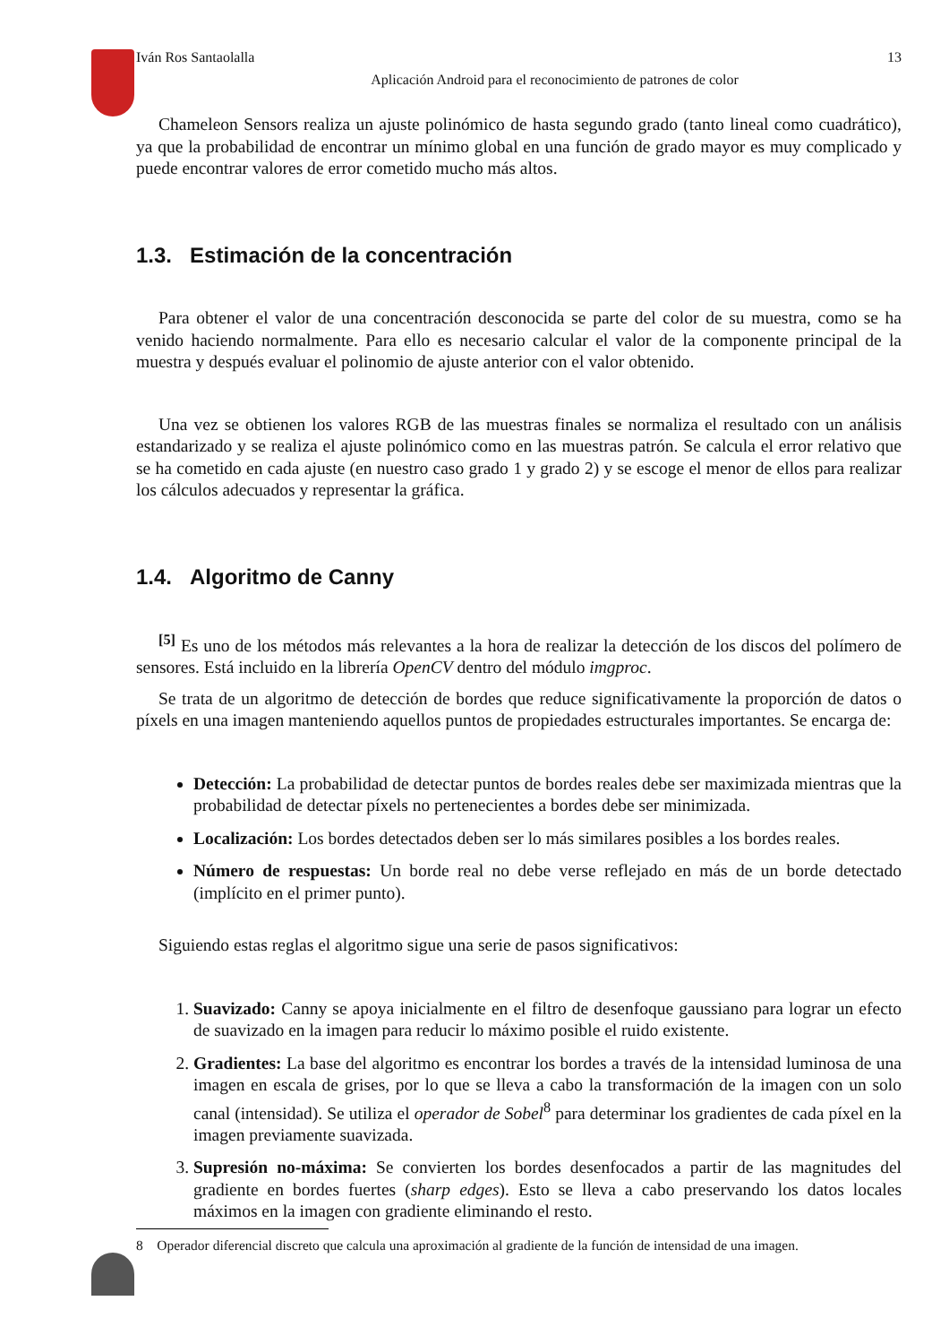Iván Ros Santaolalla 13
Aplicación Android para el reconocimiento de patrones de color
Chameleon Sensors realiza un ajuste polinómico de hasta segundo grado (tanto lineal como cuadrático), ya que la probabilidad de encontrar un mínimo global en una función de grado mayor es muy complicado y puede encontrar valores de error cometido mucho más altos.
1.3. Estimación de la concentración
Para obtener el valor de una concentración desconocida se parte del color de su muestra, como se ha venido haciendo normalmente. Para ello es necesario calcular el valor de la componente principal de la muestra y después evaluar el polinomio de ajuste anterior con el valor obtenido.
Una vez se obtienen los valores RGB de las muestras finales se normaliza el resultado con un análisis estandarizado y se realiza el ajuste polinómico como en las muestras patrón. Se calcula el error relativo que se ha cometido en cada ajuste (en nuestro caso grado 1 y grado 2) y se escoge el menor de ellos para realizar los cálculos adecuados y representar la gráfica.
1.4. Algoritmo de Canny
<sup>[5]</sup> Es uno de los métodos más relevantes a la hora de realizar la detección de los discos del polímero de sensores. Está incluido en la librería OpenCV dentro del módulo imgproc.
Se trata de un algoritmo de detección de bordes que reduce significativamente la proporción de datos o píxels en una imagen manteniendo aquellos puntos de propiedades estructurales importantes. Se encarga de:
Detección: La probabilidad de detectar puntos de bordes reales debe ser maximizada mientras que la probabilidad de detectar píxels no pertenecientes a bordes debe ser minimizada.
Localización: Los bordes detectados deben ser lo más similares posibles a los bordes reales.
Número de respuestas: Un borde real no debe verse reflejado en más de un borde detectado (implícito en el primer punto).
Siguiendo estas reglas el algoritmo sigue una serie de pasos significativos:
1. Suavizado: Canny se apoya inicialmente en el filtro de desenfoque gaussiano para lograr un efecto de suavizado en la imagen para reducir lo máximo posible el ruido existente.
2. Gradientes: La base del algoritmo es encontrar los bordes a través de la intensidad luminosa de una imagen en escala de grises, por lo que se lleva a cabo la transformación de la imagen con un solo canal (intensidad). Se utiliza el operador de Sobel<sup>8</sup> para determinar los gradientes de cada píxel en la imagen previamente suavizada.
3. Supresión no-máxima: Se convierten los bordes desenfocados a partir de las magnitudes del gradiente en bordes fuertes (sharp edges). Esto se lleva a cabo preservando los datos locales máximos en la imagen con gradiente eliminando el resto.
8 Operador diferencial discreto que calcula una aproximación al gradiente de la función de intensidad de una imagen.